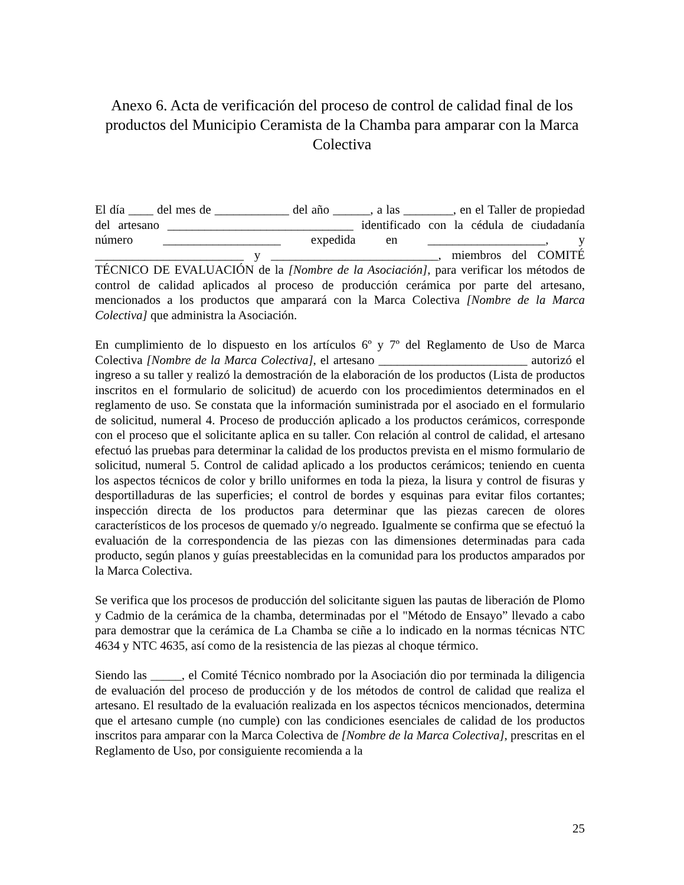Anexo 6. Acta de verificación del proceso de control de calidad final de los productos del Municipio Ceramista de la Chamba para amparar con la Marca Colectiva
El día ____ del mes de ____________ del año ______, a las ________, en el Taller de propiedad del artesano ______________________________ identificado con la cédula de ciudadanía número ___________________ expedida en ___________________, y ________________________ y ___________________________, miembros del COMITÉ TÉCNICO DE EVALUACIÓN de la [Nombre de la Asociación], para verificar los métodos de control de calidad aplicados al proceso de producción cerámica por parte del artesano, mencionados a los productos que amparará con la Marca Colectiva [Nombre de la Marca Colectiva] que administra la Asociación.
En cumplimiento de lo dispuesto en los artículos 6º y 7º del Reglamento de Uso de Marca Colectiva [Nombre de la Marca Colectiva], el artesano ________________________ autorizó el ingreso a su taller y realizó la demostración de la elaboración de los productos (Lista de productos inscritos en el formulario de solicitud) de acuerdo con los procedimientos determinados en el reglamento de uso. Se constata que la información suministrada por el asociado en el formulario de solicitud, numeral 4. Proceso de producción aplicado a los productos cerámicos, corresponde con el proceso que el solicitante aplica en su taller. Con relación al control de calidad, el artesano efectuó las pruebas para determinar la calidad de los productos prevista en el mismo formulario de solicitud, numeral 5. Control de calidad aplicado a los productos cerámicos; teniendo en cuenta los aspectos técnicos de color y brillo uniformes en toda la pieza, la lisura y control de fisuras y desportilladuras de las superficies; el control de bordes y esquinas para evitar filos cortantes; inspección directa de los productos para determinar que las piezas carecen de olores característicos de los procesos de quemado y/o negreado. Igualmente se confirma que se efectuó la evaluación de la correspondencia de las piezas con las dimensiones determinadas para cada producto, según planos y guías preestablecidas en la comunidad para los productos amparados por la Marca Colectiva.
Se verifica que los procesos de producción del solicitante siguen las pautas de liberación de Plomo y Cadmio de la cerámica de la chamba, determinadas por el "Método de Ensayo” llevado a cabo para demostrar que la cerámica de La Chamba se ciñe a lo indicado en la normas técnicas NTC 4634 y NTC 4635, así como de la resistencia de las piezas al choque térmico.
Siendo las _____, el Comité Técnico nombrado por la Asociación dio por terminada la diligencia de evaluación del proceso de producción y de los métodos de control de calidad que realiza el artesano. El resultado de la evaluación realizada en los aspectos técnicos mencionados, determina que el artesano cumple (no cumple) con las condiciones esenciales de calidad de los productos inscritos para amparar con la Marca Colectiva de [Nombre de la Marca Colectiva], prescritas en el Reglamento de Uso, por consiguiente recomienda a la
25